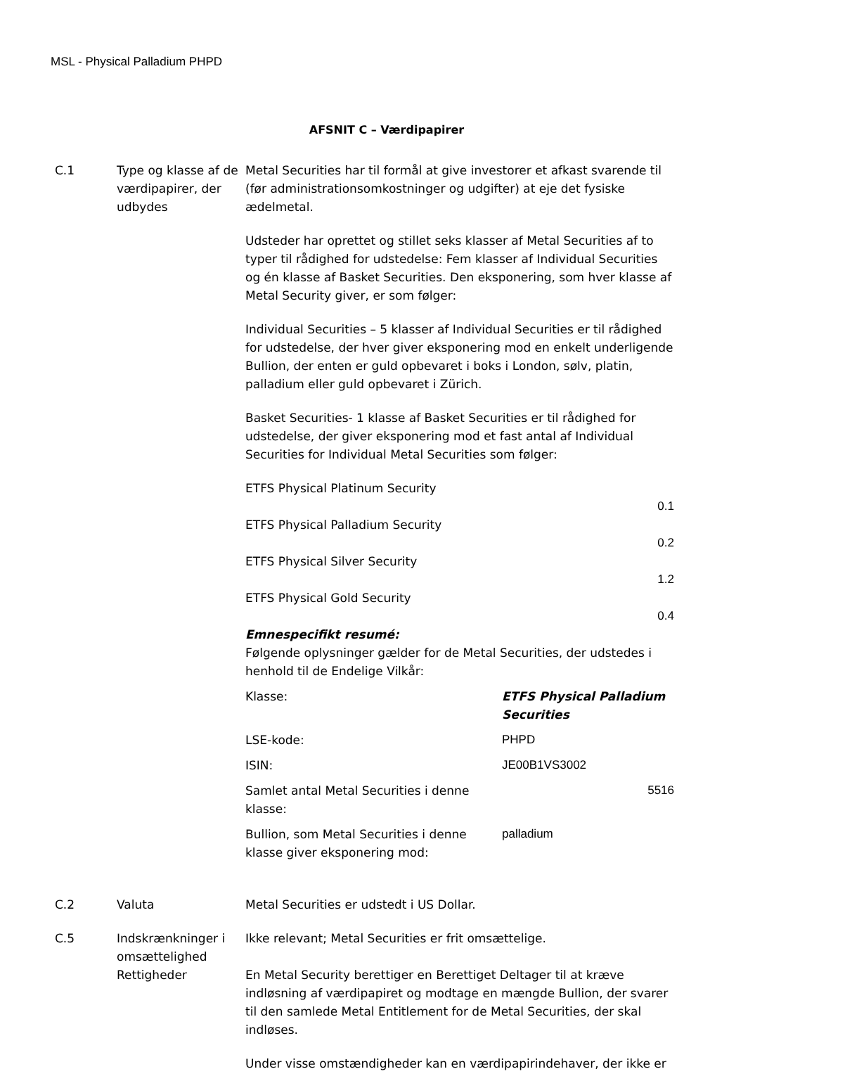MSL - Physical Palladium PHPD
AFSNIT C – Værdipapirer
| C.1 | Type og klasse af de værdipapirer, der udbydes | Metal Securities har til formål at give investorer et afkast svarende til (før administrationsomkostninger og udgifter) at eje det fysiske ædelmetal. Udsteder har oprettet og stillet seks klasser af Metal Securities af to typer til rådighed for udstedelse: Fem klasser af Individual Securities og én klasse af Basket Securities. Den eksponering, som hver klasse af Metal Security giver, er som følger: Individual Securities – 5 klasser af Individual Securities er til rådighed for udstedelse, der hver giver eksponering mod en enkelt underligende Bullion, der enten er guld opbevaret i boks i London, sølv, platin, palladium eller guld opbevaret i Zürich. Basket Securities- 1 klasse af Basket Securities er til rådighed for udstedelse, der giver eksponering mod et fast antal af Individual Securities for Individual Metal Securities som følger: ETFS Physical Platinum Security 0.1 ETFS Physical Palladium Security 0.2 ETFS Physical Silver Security 1.2 ETFS Physical Gold Security 0.4 Emnespecifikt resumé: Følgende oplysninger gælder for de Metal Securities, der udstedes i henhold til de Endelige Vilkår: / Klasse: / ETFS Physical Palladium Securities / / LSE-kode: / PHPD / / ISIN: / JE00B1VS3002 / / Samlet antal Metal Securities i denne klasse: / 5516 / / Bullion, som Metal Securities i denne klasse giver eksponering mod: / palladium / |
| C.2 | Valuta | Metal Securities er udstedt i US Dollar. |
| C.5 | Indskrænkninger i omsættelighed | Ikke relevant; Metal Securities er frit omsættelige. |
| | Rettigheder | En Metal Security berettiger en Berettiget Deltager til at kræve indløsning af værdipapiret og modtage en mængde Bullion, der svarer til den samlede Metal Entitlement for de Metal Securities, der skal indløses. Under visse omstændigheder kan en værdipapirindehaver, der ikke er |